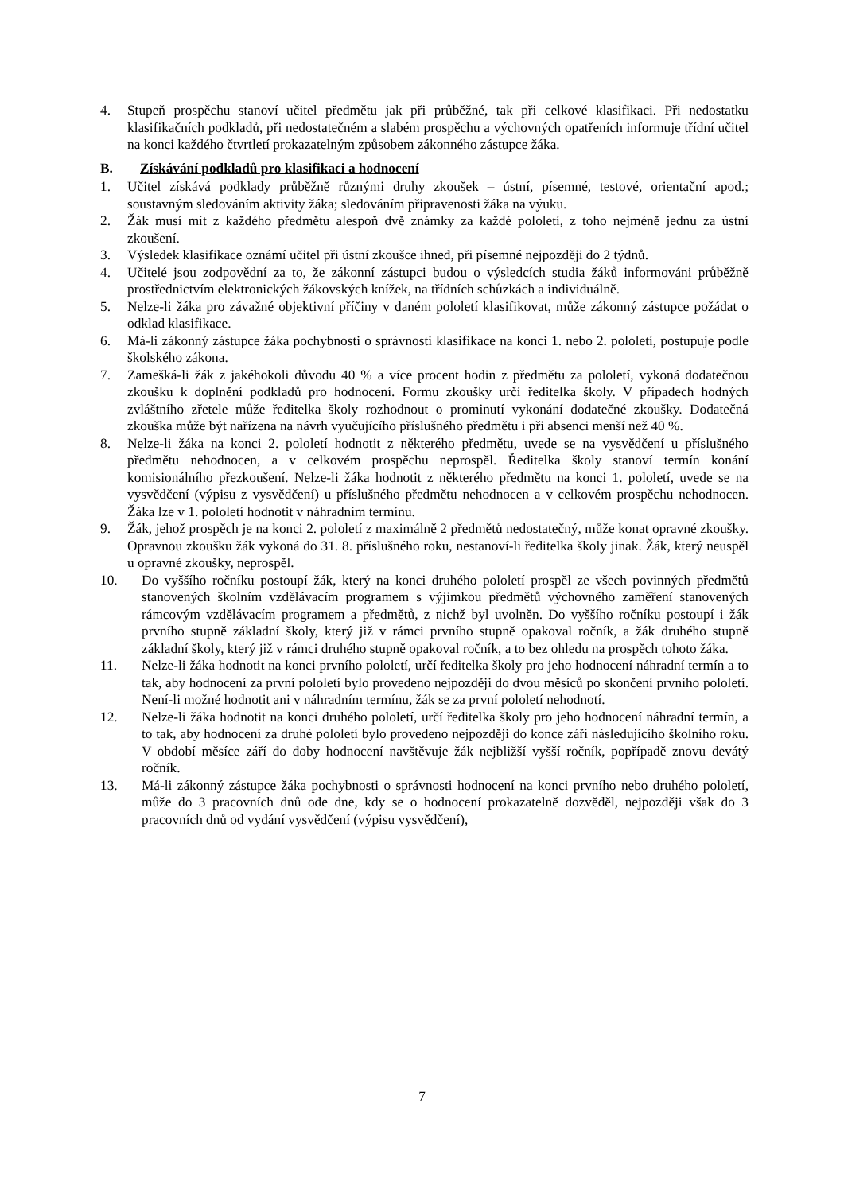4. Stupeň prospěchu stanoví učitel předmětu jak při průběžné, tak při celkové klasifikaci. Při nedostatku klasifikačních podkladů, při nedostatečném a slabém prospěchu a výchovných opatřeních informuje třídní učitel na konci každého čtvrtletí prokazatelným způsobem zákonného zástupce žáka.
B. Získávání podkladů pro klasifikaci a hodnocení
1. Učitel získává podklady průběžně různými druhy zkoušek – ústní, písemné, testové, orientační apod.; soustavným sledováním aktivity žáka; sledováním připravenosti žáka na výuku.
2. Žák musí mít z každého předmětu alespoň dvě známky za každé pololetí, z toho nejméně jednu za ústní zkoušení.
3. Výsledek klasifikace oznámí učitel při ústní zkoušce ihned, při písemné nejpozději do 2 týdnů.
4. Učitelé jsou zodpovědní za to, že zákonní zástupci budou o výsledcích studia žáků informováni průběžně prostřednictvím elektronických žákovských knížek, na třídních schůzkách a individuálně.
5. Nelze-li žáka pro závažné objektivní příčiny v daném pololetí klasifikovat, může zákonný zástupce požádat o odklad klasifikace.
6. Má-li zákonný zástupce žáka pochybnosti o správnosti klasifikace na konci 1. nebo 2. pololetí, postupuje podle školského zákona.
7. Zamešká-li žák z jakéhokoli důvodu 40 % a více procent hodin z předmětu za pololetí, vykoná dodatečnou zkoušku k doplnění podkladů pro hodnocení. Formu zkoušky určí ředitelka školy. V případech hodných zvláštního zřetele může ředitelka školy rozhodnout o prominutí vykonání dodatečné zkoušky. Dodatečná zkouška může být nařízena na návrh vyučujícího příslušného předmětu i při absenci menší než 40 %.
8. Nelze-li žáka na konci 2. pololetí hodnotit z některého předmětu, uvede se na vysvědčení u příslušného předmětu nehodnocen, a v celkovém prospěchu neprospěl. Ředitelka školy stanoví termín konání komisionálního přezkoušení. Nelze-li žáka hodnotit z některého předmětu na konci 1. pololetí, uvede se na vysvědčení (výpisu z vysvědčení) u příslušného předmětu nehodnocen a v celkovém prospěchu nehodnocen. Žáka lze v 1. pololetí hodnotit v náhradním termínu.
9. Žák, jehož prospěch je na konci 2. pololetí z maximálně 2 předmětů nedostatečný, může konat opravné zkoušky. Opravnou zkoušku žák vykoná do 31. 8. příslušného roku, nestanoví-li ředitelka školy jinak. Žák, který neuspěl u opravné zkoušky, neprospěl.
10. Do vyššího ročníku postoupí žák, který na konci druhého pololetí prospěl ze všech povinných předmětů stanovených školním vzdělávacím programem s výjimkou předmětů výchovného zaměření stanovených rámcovým vzdělávacím programem a předmětů, z nichž byl uvolněn. Do vyššího ročníku postoupí i žák prvního stupně základní školy, který již v rámci prvního stupně opakoval ročník, a žák druhého stupně základní školy, který již v rámci druhého stupně opakoval ročník, a to bez ohledu na prospěch tohoto žáka.
11. Nelze-li žáka hodnotit na konci prvního pololetí, určí ředitelka školy pro jeho hodnocení náhradní termín a to tak, aby hodnocení za první pololetí bylo provedeno nejpozději do dvou měsíců po skončení prvního pololetí. Není-li možné hodnotit ani v náhradním termínu, žák se za první pololetí nehodnotí.
12. Nelze-li žáka hodnotit na konci druhého pololetí, určí ředitelka školy pro jeho hodnocení náhradní termín, a to tak, aby hodnocení za druhé pololetí bylo provedeno nejpozději do konce září následujícího školního roku. V období měsíce září do doby hodnocení navštěvuje žák nejbližší vyšší ročník, popřípadě znovu devátý ročník.
13. Má-li zákonný zástupce žáka pochybnosti o správnosti hodnocení na konci prvního nebo druhého pololetí, může do 3 pracovních dnů ode dne, kdy se o hodnocení prokazatelně dozvěděl, nejpozději však do 3 pracovních dnů od vydání vysvědčení (výpisu vysvědčení),
7